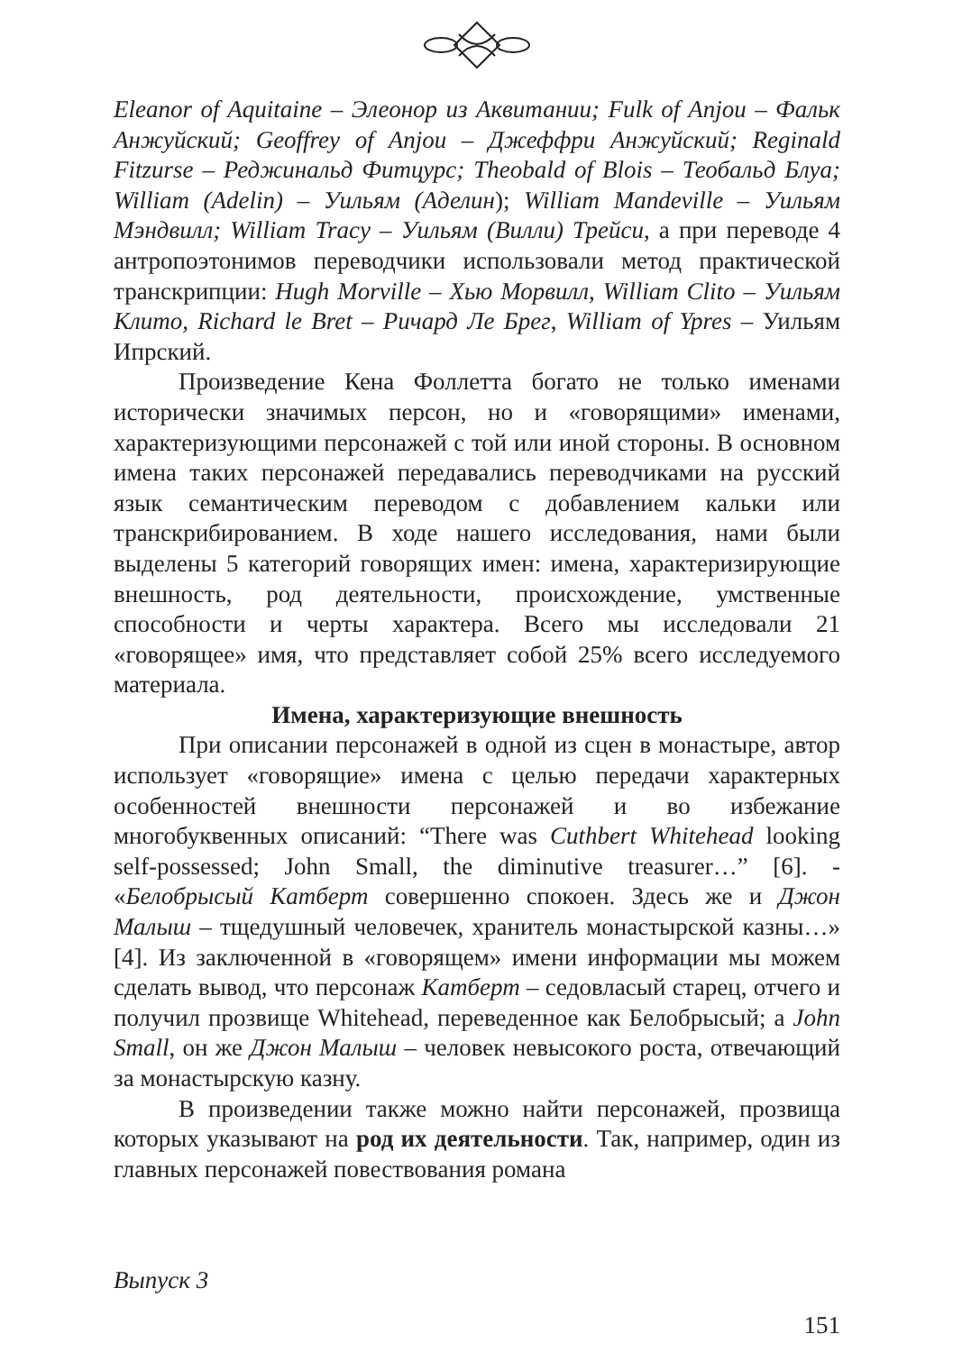Eleanor of Aquitaine – Элеонор из Аквитании; Fulk of Anjou – Фальк Анжуйский; Geoffrey of Anjou – Джеффри Анжуйский; Reginald Fitzurse – Реджинальд Фитцурс; Theobald of Blois – Теобальд Блуа; William (Adelin) – Уильям (Аделин); William Mandeville – Уильям Мэндвилл; William Tracy – Уильям (Вилли) Трейси, а при переводе 4 антропоэтонимов переводчики использовали метод практической транскрипции: Hugh Morville – Хью Морвилл, William Clito – Уильям Клито, Richard le Bret – Ричард Ле Брег, William of Ypres – Уильям Ипрский.
Произведение Кена Фоллетта богато не только именами исторически значимых персон, но и «говорящими» именами, характеризующими персонажей с той или иной стороны. В основном имена таких персонажей передавались переводчиками на русский язык семантическим переводом с добавлением кальки или транскрибированием. В ходе нашего исследования, нами были выделены 5 категорий говорящих имен: имена, характеризирующие внешность, род деятельности, происхождение, умственные способности и черты характера. Всего мы исследовали 21 «говорящее» имя, что представляет собой 25% всего исследуемого материала.
Имена, характеризующие внешность
При описании персонажей в одной из сцен в монастыре, автор использует «говорящие» имена с целью передачи характерных особенностей внешности персонажей и во избежание многобуквенных описаний: “There was Cuthbert Whitehead looking self-possessed; John Small, the diminutive treasurer…” [6]. - «Белобрысый Катберт совершенно спокоен. Здесь же и Джон Малыш – тщедушный человечек, хранитель монастырской казны…» [4]. Из заключенной в «говорящем» имени информации мы можем сделать вывод, что персонаж Катберт – седовласый старец, отчего и получил прозвище Whitehead, переведенное как Белобрысый; а John Small, он же Джон Малыш – человек невысокого роста, отвечающий за монастырскую казну.
В произведении также можно найти персонажей, прозвища которых указывают на род их деятельности. Так, например, один из главных персонажей повествования романа
Выпуск 3
151